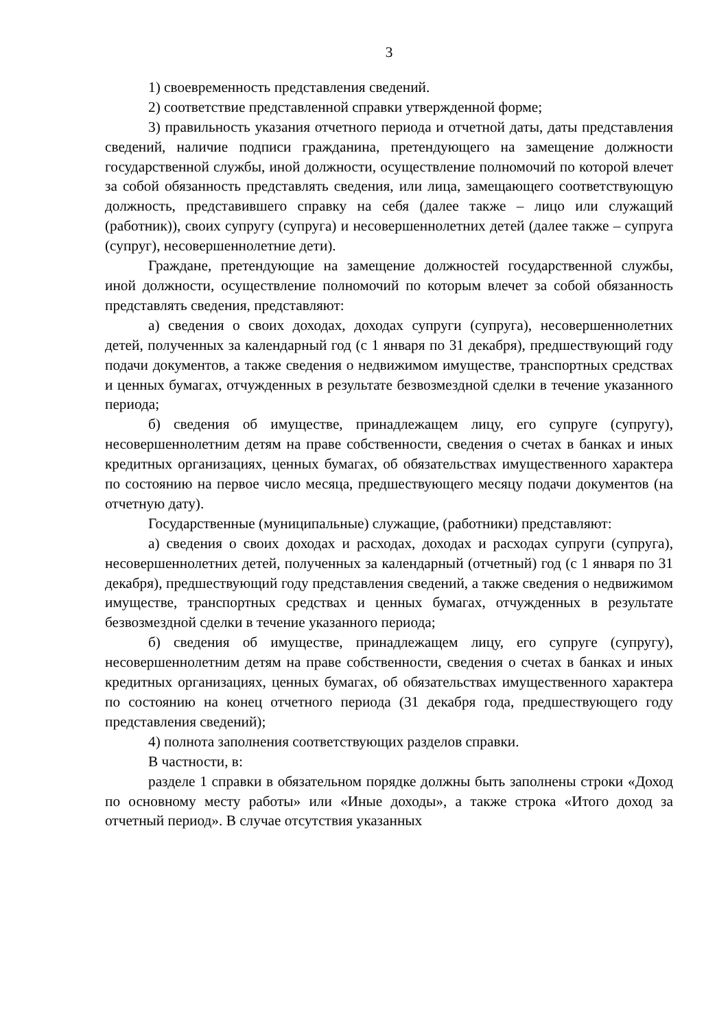3
1) своевременность представления сведений.
2) соответствие представленной справки утвержденной форме;
3) правильность указания отчетного периода и отчетной даты, даты представления сведений, наличие подписи гражданина, претендующего на замещение должности государственной службы, иной должности, осуществление полномочий по которой влечет за собой обязанность представлять сведения, или лица, замещающего соответствующую должность, представившего справку на себя (далее также – лицо или служащий (работник)), своих супругу (супруга) и несовершеннолетних детей (далее также – супруга (супруг), несовершеннолетние дети).
Граждане, претендующие на замещение должностей государственной службы, иной должности, осуществление полномочий по которым влечет за собой обязанность представлять сведения, представляют:
а) сведения о своих доходах, доходах супруги (супруга), несовершеннолетних детей, полученных за календарный год (с 1 января по 31 декабря), предшествующий году подачи документов, а также сведения о недвижимом имуществе, транспортных средствах и ценных бумагах, отчужденных в результате безвозмездной сделки в течение указанного периода;
б) сведения об имуществе, принадлежащем лицу, его супруге (супругу), несовершеннолетним детям на праве собственности, сведения о счетах в банках и иных кредитных организациях, ценных бумагах, об обязательствах имущественного характера по состоянию на первое число месяца, предшествующего месяцу подачи документов (на отчетную дату).
Государственные (муниципальные) служащие, (работники) представляют:
а) сведения о своих доходах и расходах, доходах и расходах супруги (супруга), несовершеннолетних детей, полученных за календарный (отчетный) год (с 1 января по 31 декабря), предшествующий году представления сведений, а также сведения о недвижимом имуществе, транспортных средствах и ценных бумагах, отчужденных в результате безвозмездной сделки в течение указанного периода;
б) сведения об имуществе, принадлежащем лицу, его супруге (супругу), несовершеннолетним детям на праве собственности, сведения о счетах в банках и иных кредитных организациях, ценных бумагах, об обязательствах имущественного характера по состоянию на конец отчетного периода (31 декабря года, предшествующего году представления сведений);
4) полнота заполнения соответствующих разделов справки.
В частности, в:
разделе 1 справки в обязательном порядке должны быть заполнены строки «Доход по основному месту работы» или «Иные доходы», а также строка «Итого доход за отчетный период». В случае отсутствия указанных